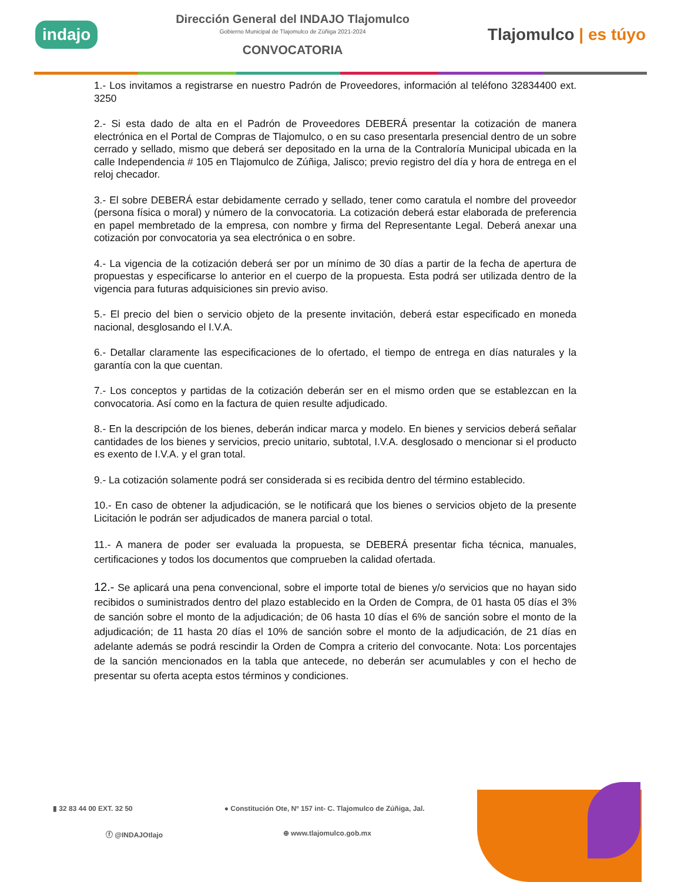indajo
Dirección General del INDAJO Tlajomulco
Gobierno Municipal de Tlajomulco de Zúñiga 2021-2024
CONVOCATORIA
Tlajomulco | es túyo
1.- Los invitamos a registrarse en nuestro Padrón de Proveedores, información al teléfono 32834400 ext. 3250
2.- Si esta dado de alta en el Padrón de Proveedores DEBERÁ presentar la cotización de manera electrónica en el Portal de Compras de Tlajomulco, o en su caso presentarla presencial dentro de un sobre cerrado y sellado, mismo que deberá ser depositado en la urna de la Contraloría Municipal ubicada en la calle Independencia # 105 en Tlajomulco de Zúñiga, Jalisco; previo registro del día y hora de entrega en el reloj checador.
3.- El sobre DEBERÁ estar debidamente cerrado y sellado, tener como caratula el nombre del proveedor (persona física o moral) y número de la convocatoria. La cotización deberá estar elaborada de preferencia en papel membretado de la empresa, con nombre y firma del Representante Legal. Deberá anexar una cotización por convocatoria ya sea electrónica o en sobre.
4.- La vigencia de la cotización deberá ser por un mínimo de 30 días a partir de la fecha de apertura de propuestas y especificarse lo anterior en el cuerpo de la propuesta. Esta podrá ser utilizada dentro de la vigencia para futuras adquisiciones sin previo aviso.
5.- El precio del bien o servicio objeto de la presente invitación, deberá estar especificado en moneda nacional, desglosando el I.V.A.
6.- Detallar claramente las especificaciones de lo ofertado, el tiempo de entrega en días naturales y la garantía con la que cuentan.
7.- Los conceptos y partidas de la cotización deberán ser en el mismo orden que se establezcan en la convocatoria. Así como en la factura de quien resulte adjudicado.
8.- En la descripción de los bienes, deberán indicar marca y modelo. En bienes y servicios deberá señalar cantidades de los bienes y servicios, precio unitario, subtotal, I.V.A. desglosado o mencionar si el producto es exento de I.V.A. y el gran total.
9.- La cotización solamente podrá ser considerada si es recibida dentro del término establecido.
10.- En caso de obtener la adjudicación, se le notificará que los bienes o servicios objeto de la presente Licitación le podrán ser adjudicados de manera parcial o total.
11.- A manera de poder ser evaluada la propuesta, se DEBERÁ presentar ficha técnica, manuales, certificaciones y todos los documentos que comprueben la calidad ofertada.
12.- Se aplicará una pena convencional, sobre el importe total de bienes y/o servicios que no hayan sido recibidos o suministrados dentro del plazo establecido en la Orden de Compra, de 01 hasta 05 días el 3% de sanción sobre el monto de la adjudicación; de 06 hasta 10 días el 6% de sanción sobre el monto de la adjudicación; de 11 hasta 20 días el 10% de sanción sobre el monto de la adjudicación, de 21 días en adelante además se podrá rescindir la Orden de Compra a criterio del convocante. Nota: Los porcentajes de la sanción mencionados en la tabla que antecede, no deberán ser acumulables y con el hecho de presentar su oferta acepta estos términos y condiciones.
▮ 32 83 44 00 EXT. 32 50
● Constitución Ote, Nº 157 int- C. Tlajomulco de Zúñiga, Jal.
ⓕ @INDAJOtlajo
⊕ www.tlajomulco.gob.mx